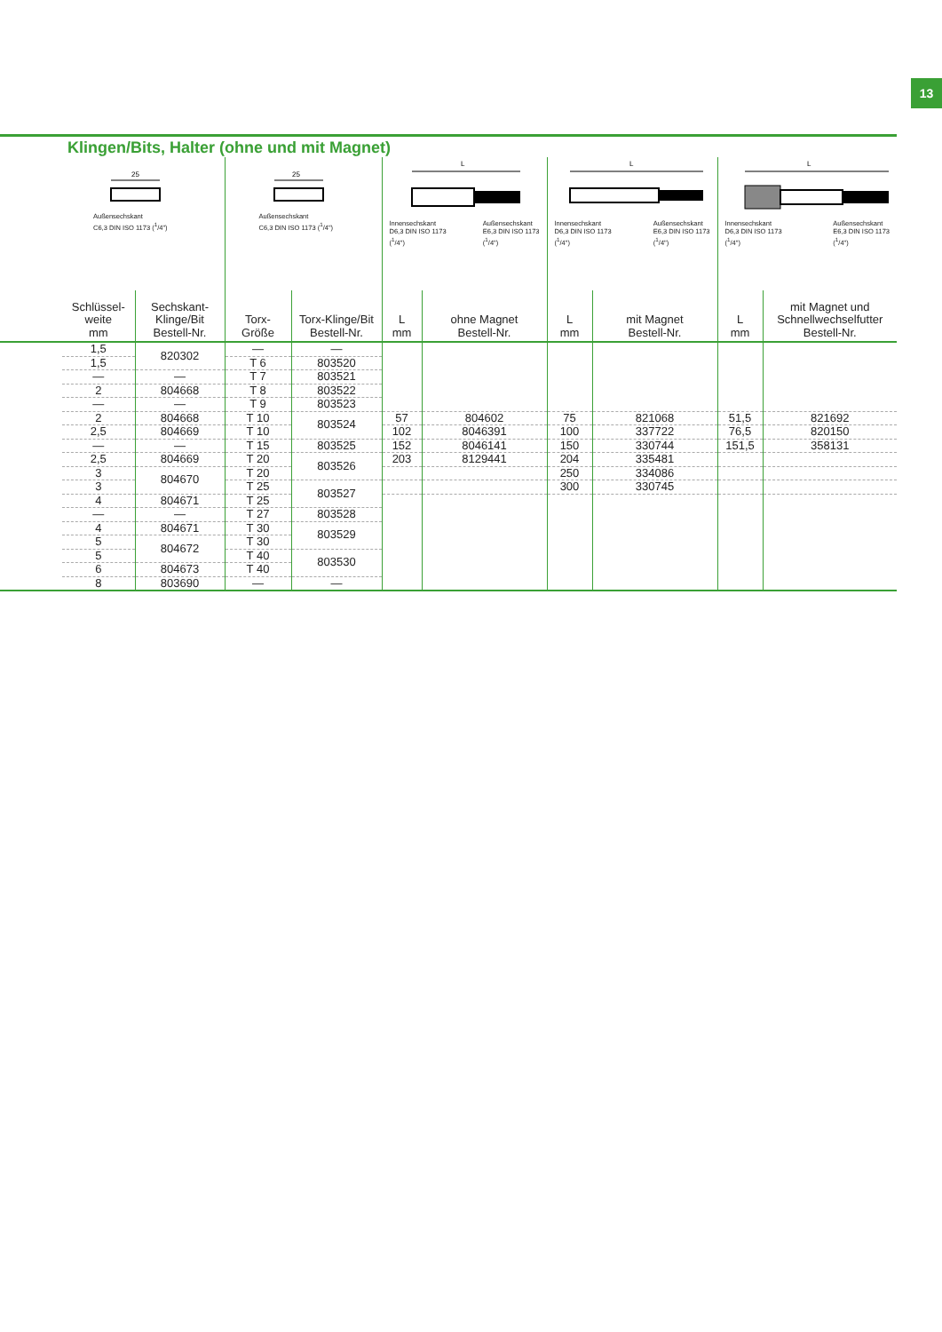13
Klingen/Bits, Halter (ohne und mit Magnet)
| | 25 Außensechskant C6,3 DIN ISO 1173 (<sup>1</sup>/4") | | 25 Außensechskant C6,3 DIN ISO 1173 (<sup>1</sup>/4") | | L Innensechskant D6,3 DIN ISO 1173 (<sup>1</sup>/4") Außensechskant E6,3 DIN ISO 1173 (<sup>1</sup>/4") | | L Innensechskant D6,3 DIN ISO 1173 (<sup>1</sup>/4") Außensechskant E6,3 DIN ISO 1173 (<sup>1</sup>/4") | | L Innensechskant D6,3 DIN ISO 1173 (<sup>1</sup>/4") Außensechskant E6,3 DIN ISO 1173 (<sup>1</sup>/4") | |
| | Schlüssel- weite mm | Sechskant- Klinge/Bit Bestell-Nr. | Torx- Größe | Torx-Klinge/Bit Bestell-Nr. | L mm | ohne Magnet Bestell-Nr. | L mm | mit Magnet Bestell-Nr. | L mm | mit Magnet und Schnellwechselfutter Bestell-Nr. |
| | 1,5 | 820302 | — | — | | | | | | |
| | 1,5 | | T 6 | 803520 | | | | | | |
| | — | — | T 7 | 803521 | | | | | | |
| | 2 | 804668 | T 8 | 803522 | | | | | | |
| | — | — | T 9 | 803523 | | | | | | |
| | 2 | 804668 | T 10 | 803524 | 57 | 804602 | 75 | 821068 | 51,5 | 821692 |
| | 2,5 | 804669 | T 10 | | 102 | 8046391 | 100 | 337722 | 76,5 | 820150 |
| | — | — | T 15 | 803525 | 152 | 8046141 | 150 | 330744 | 151,5 | 358131 |
| | 2,5 | 804669 | T 20 | 803526 | 203 | 8129441 | 204 | 335481 | | |
| | 3 | 804670 | T 20 | | | | 250 | 334086 | | |
| | 3 | | T 25 | 803527 | | | 300 | 330745 | | |
| | 4 | 804671 | T 25 | | | | | | | |
| | — | — | T 27 | 803528 | | | | | | |
| | 4 | 804671 | T 30 | 803529 | | | | | | |
| | 5 | 804672 | T 30 | | | | | | | |
| | 5 | | T 40 | 803530 | | | | | | |
| | 6 | 804673 | T 40 | | | | | | | |
| | 8 | 803690 | — | — | | | | | | |